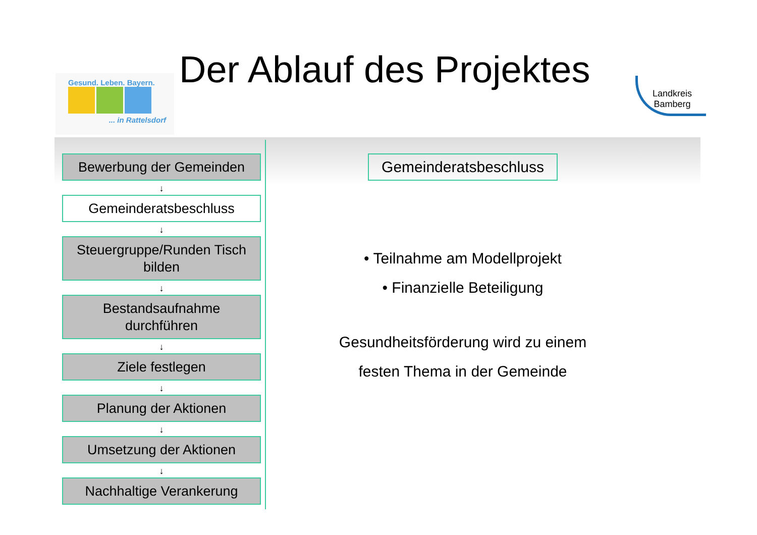Gesund. Leben. Bayern.
... in Rattelsdorf
Der Ablauf des Projektes
Landkreis
Bamberg
Bewerbung der Gemeinden
↓
Gemeinderatsbeschluss
↓
Steuergruppe/Runden Tisch bilden
↓
Bestandsaufnahme durchführen
↓
Ziele festlegen
↓
Planung der Aktionen
↓
Umsetzung der Aktionen
↓
Nachhaltige Verankerung
Gemeinderatsbeschluss
• Teilnahme am Modellprojekt
• Finanzielle Beteiligung
Gesundheitsförderung wird zu einem
festen Thema in der Gemeinde